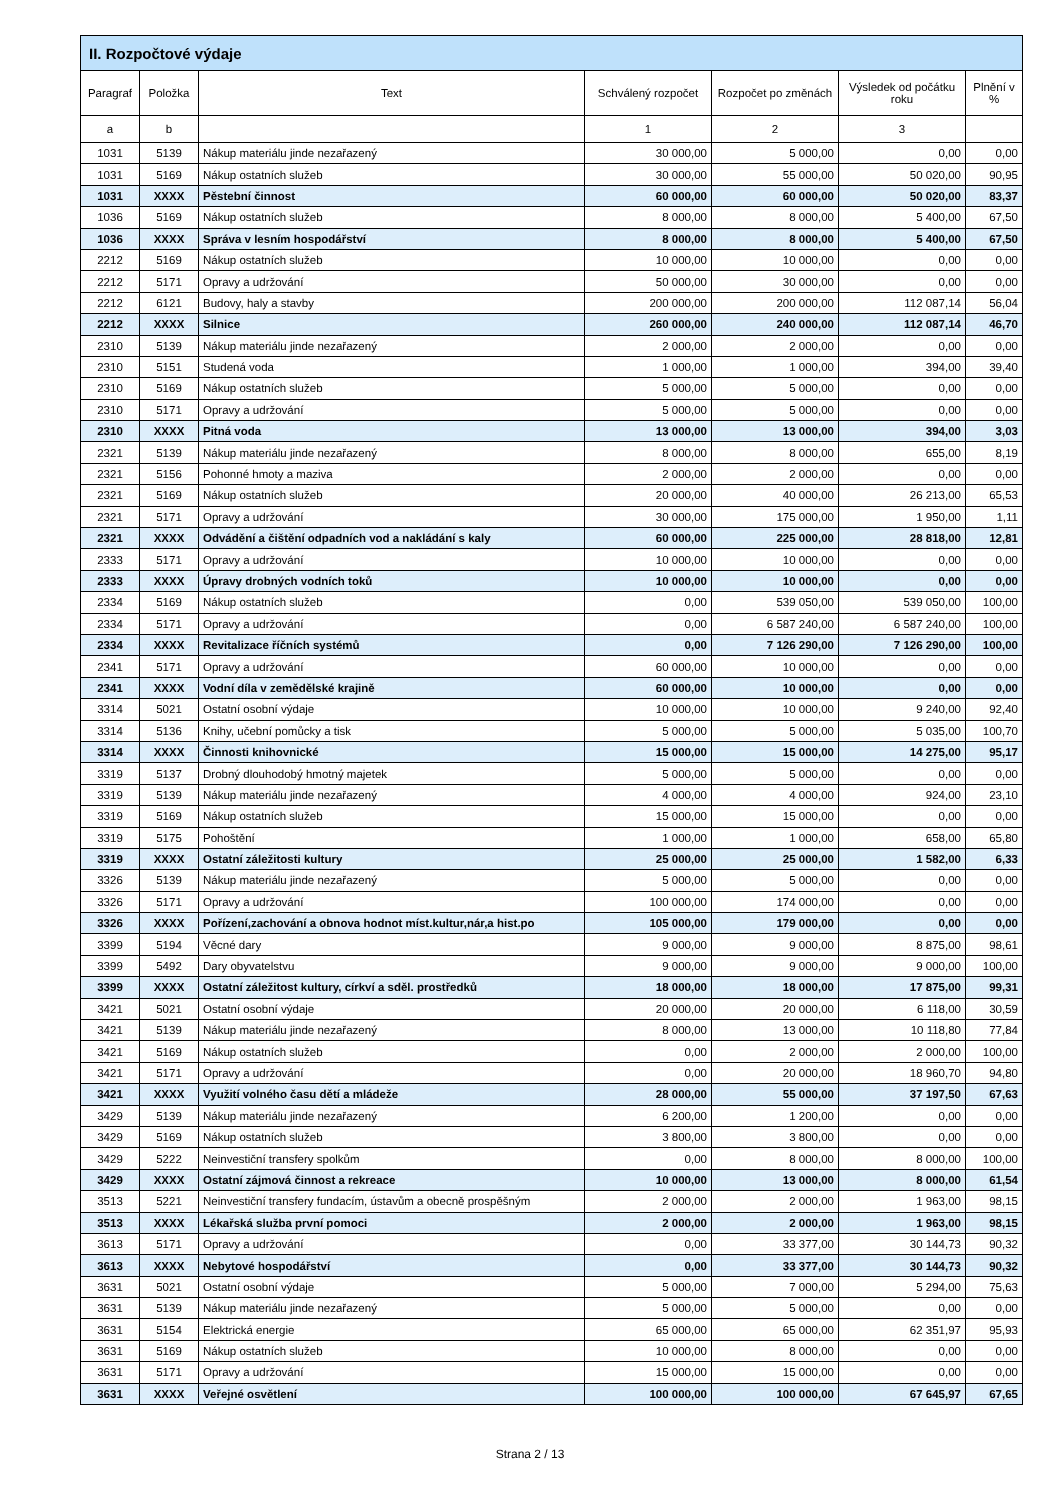| II. Rozpočtové výdaje | | | | | | |
| --- | --- | --- | --- | --- | --- | --- |
| Paragraf | Položka | Text | Schválený rozpočet | Rozpočet po změnách | Výsledek od počátku roku | Plnění v % |
| a | b | | 1 | 2 | 3 | |
| 1031 | 5139 | Nákup materiálu jinde nezařazený | 30 000,00 | 5 000,00 | 0,00 | 0,00 |
| 1031 | 5169 | Nákup ostatních služeb | 30 000,00 | 55 000,00 | 50 020,00 | 90,95 |
| 1031 | XXXX | Pěstební činnost | 60 000,00 | 60 000,00 | 50 020,00 | 83,37 |
| 1036 | 5169 | Nákup ostatních služeb | 8 000,00 | 8 000,00 | 5 400,00 | 67,50 |
| 1036 | XXXX | Správa v lesním hospodářství | 8 000,00 | 8 000,00 | 5 400,00 | 67,50 |
| 2212 | 5169 | Nákup ostatních služeb | 10 000,00 | 10 000,00 | 0,00 | 0,00 |
| 2212 | 5171 | Opravy a udržování | 50 000,00 | 30 000,00 | 0,00 | 0,00 |
| 2212 | 6121 | Budovy, haly a stavby | 200 000,00 | 200 000,00 | 112 087,14 | 56,04 |
| 2212 | XXXX | Silnice | 260 000,00 | 240 000,00 | 112 087,14 | 46,70 |
| 2310 | 5139 | Nákup materiálu jinde nezařazený | 2 000,00 | 2 000,00 | 0,00 | 0,00 |
| 2310 | 5151 | Studená voda | 1 000,00 | 1 000,00 | 394,00 | 39,40 |
| 2310 | 5169 | Nákup ostatních služeb | 5 000,00 | 5 000,00 | 0,00 | 0,00 |
| 2310 | 5171 | Opravy a udržování | 5 000,00 | 5 000,00 | 0,00 | 0,00 |
| 2310 | XXXX | Pitná voda | 13 000,00 | 13 000,00 | 394,00 | 3,03 |
| 2321 | 5139 | Nákup materiálu jinde nezařazený | 8 000,00 | 8 000,00 | 655,00 | 8,19 |
| 2321 | 5156 | Pohonné hmoty a maziva | 2 000,00 | 2 000,00 | 0,00 | 0,00 |
| 2321 | 5169 | Nákup ostatních služeb | 20 000,00 | 40 000,00 | 26 213,00 | 65,53 |
| 2321 | 5171 | Opravy a udržování | 30 000,00 | 175 000,00 | 1 950,00 | 1,11 |
| 2321 | XXXX | Odvádění a čištění odpadních vod a nakládání s kaly | 60 000,00 | 225 000,00 | 28 818,00 | 12,81 |
| 2333 | 5171 | Opravy a udržování | 10 000,00 | 10 000,00 | 0,00 | 0,00 |
| 2333 | XXXX | Úpravy drobných vodních toků | 10 000,00 | 10 000,00 | 0,00 | 0,00 |
| 2334 | 5169 | Nákup ostatních služeb | 0,00 | 539 050,00 | 539 050,00 | 100,00 |
| 2334 | 5171 | Opravy a udržování | 0,00 | 6 587 240,00 | 6 587 240,00 | 100,00 |
| 2334 | XXXX | Revitalizace říčních systémů | 0,00 | 7 126 290,00 | 7 126 290,00 | 100,00 |
| 2341 | 5171 | Opravy a udržování | 60 000,00 | 10 000,00 | 0,00 | 0,00 |
| 2341 | XXXX | Vodní díla v zemědělské krajině | 60 000,00 | 10 000,00 | 0,00 | 0,00 |
| 3314 | 5021 | Ostatní osobní výdaje | 10 000,00 | 10 000,00 | 9 240,00 | 92,40 |
| 3314 | 5136 | Knihy, učební pomůcky a tisk | 5 000,00 | 5 000,00 | 5 035,00 | 100,70 |
| 3314 | XXXX | Činnosti knihovnické | 15 000,00 | 15 000,00 | 14 275,00 | 95,17 |
| 3319 | 5137 | Drobný dlouhodobý hmotný majetek | 5 000,00 | 5 000,00 | 0,00 | 0,00 |
| 3319 | 5139 | Nákup materiálu jinde nezařazený | 4 000,00 | 4 000,00 | 924,00 | 23,10 |
| 3319 | 5169 | Nákup ostatních služeb | 15 000,00 | 15 000,00 | 0,00 | 0,00 |
| 3319 | 5175 | Pohoštění | 1 000,00 | 1 000,00 | 658,00 | 65,80 |
| 3319 | XXXX | Ostatní záležitosti kultury | 25 000,00 | 25 000,00 | 1 582,00 | 6,33 |
| 3326 | 5139 | Nákup materiálu jinde nezařazený | 5 000,00 | 5 000,00 | 0,00 | 0,00 |
| 3326 | 5171 | Opravy a udržování | 100 000,00 | 174 000,00 | 0,00 | 0,00 |
| 3326 | XXXX | Pořízení,zachování a obnova hodnot míst.kultur,nár,a hist.po | 105 000,00 | 179 000,00 | 0,00 | 0,00 |
| 3399 | 5194 | Věcné dary | 9 000,00 | 9 000,00 | 8 875,00 | 98,61 |
| 3399 | 5492 | Dary obyvatelstvu | 9 000,00 | 9 000,00 | 9 000,00 | 100,00 |
| 3399 | XXXX | Ostatní záležitost kultury, církví a sděl. prostředků | 18 000,00 | 18 000,00 | 17 875,00 | 99,31 |
| 3421 | 5021 | Ostatní osobní výdaje | 20 000,00 | 20 000,00 | 6 118,00 | 30,59 |
| 3421 | 5139 | Nákup materiálu jinde nezařazený | 8 000,00 | 13 000,00 | 10 118,80 | 77,84 |
| 3421 | 5169 | Nákup ostatních služeb | 0,00 | 2 000,00 | 2 000,00 | 100,00 |
| 3421 | 5171 | Opravy a udržování | 0,00 | 20 000,00 | 18 960,70 | 94,80 |
| 3421 | XXXX | Využití volného času dětí a mládeže | 28 000,00 | 55 000,00 | 37 197,50 | 67,63 |
| 3429 | 5139 | Nákup materiálu jinde nezařazený | 6 200,00 | 1 200,00 | 0,00 | 0,00 |
| 3429 | 5169 | Nákup ostatních služeb | 3 800,00 | 3 800,00 | 0,00 | 0,00 |
| 3429 | 5222 | Neinvestiční transfery spolkům | 0,00 | 8 000,00 | 8 000,00 | 100,00 |
| 3429 | XXXX | Ostatní zájmová činnost a rekreace | 10 000,00 | 13 000,00 | 8 000,00 | 61,54 |
| 3513 | 5221 | Neinvestiční transfery fundacím, ústavům a obecně prospěšným | 2 000,00 | 2 000,00 | 1 963,00 | 98,15 |
| 3513 | XXXX | Lékařská služba první pomoci | 2 000,00 | 2 000,00 | 1 963,00 | 98,15 |
| 3613 | 5171 | Opravy a udržování | 0,00 | 33 377,00 | 30 144,73 | 90,32 |
| 3613 | XXXX | Nebytové hospodářství | 0,00 | 33 377,00 | 30 144,73 | 90,32 |
| 3631 | 5021 | Ostatní osobní výdaje | 5 000,00 | 7 000,00 | 5 294,00 | 75,63 |
| 3631 | 5139 | Nákup materiálu jinde nezařazený | 5 000,00 | 5 000,00 | 0,00 | 0,00 |
| 3631 | 5154 | Elektrická energie | 65 000,00 | 65 000,00 | 62 351,97 | 95,93 |
| 3631 | 5169 | Nákup ostatních služeb | 10 000,00 | 8 000,00 | 0,00 | 0,00 |
| 3631 | 5171 | Opravy a udržování | 15 000,00 | 15 000,00 | 0,00 | 0,00 |
| 3631 | XXXX | Veřejné osvětlení | 100 000,00 | 100 000,00 | 67 645,97 | 67,65 |
Strana 2 / 13